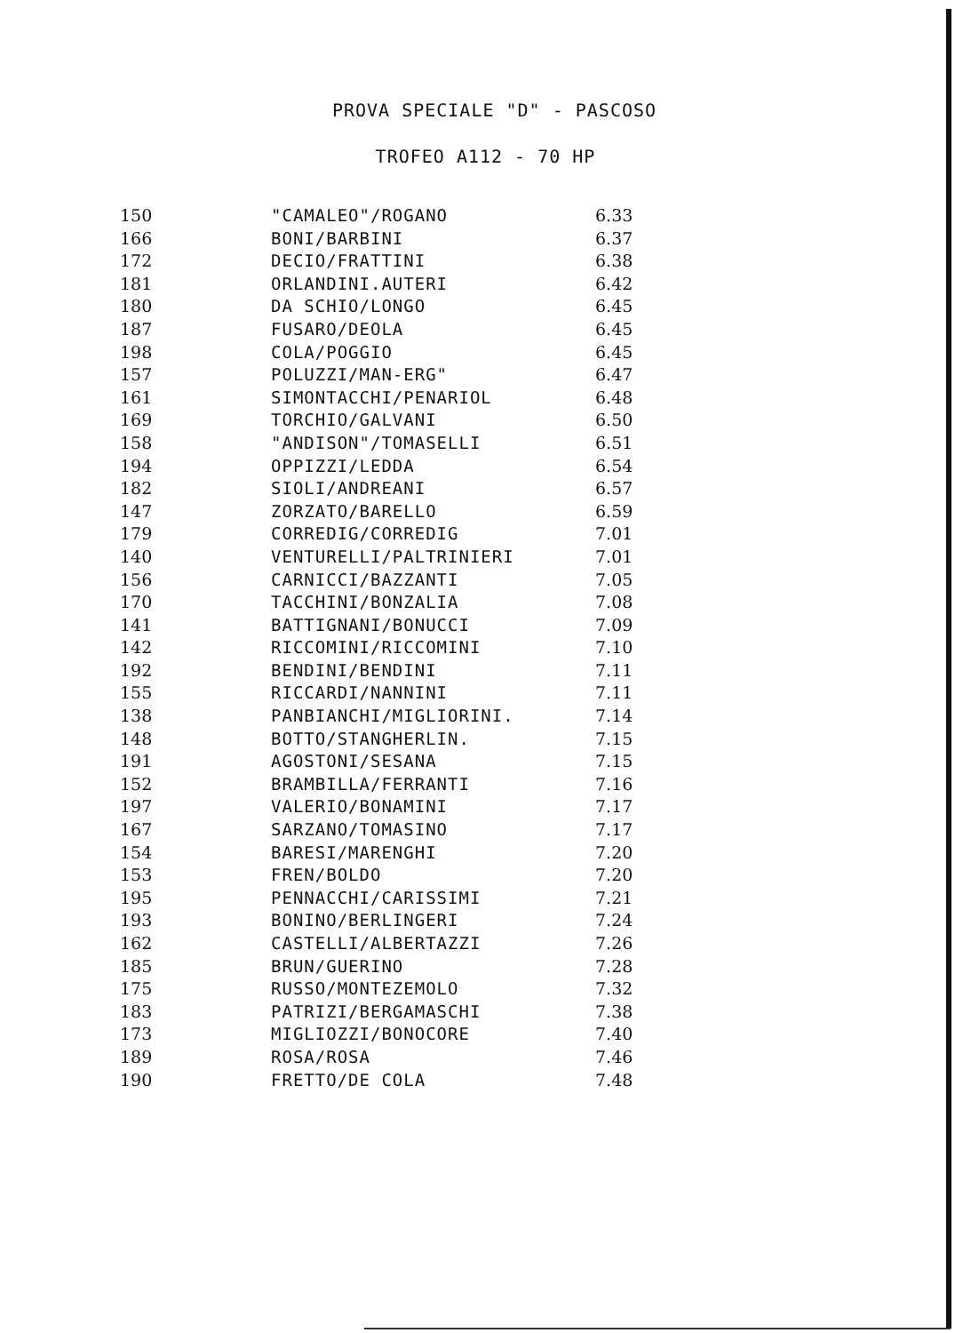PROVA SPECIALE "D" - PASCOSO
TROFEO A112 - 70 HP
| 150 | "CAMALEO"/ROGANO | 6.33 |
| 166 | BONI/BARBINI | 6.37 |
| 172 | DECIO/FRATTINI | 6.38 |
| 181 | ORLANDINI.AUTERI | 6.42 |
| 180 | DA SCHIO/LONGO | 6.45 |
| 187 | FUSARO/DEOLA | 6.45 |
| 198 | COLA/POGGIO | 6.45 |
| 157 | POLUZZI/MAN-ERG" | 6.47 |
| 161 | SIMONTACCHI/PENARIOL | 6.48 |
| 169 | TORCHIO/GALVANI | 6.50 |
| 158 | "ANDISON"/TOMASELLI | 6.51 |
| 194 | OPPIZZI/LEDDA | 6.54 |
| 182 | SIOLI/ANDREANI | 6.57 |
| 147 | ZORZATO/BARELLO | 6.59 |
| 179 | CORREDIG/CORREDIG | 7.01 |
| 140 | VENTURELLI/PALTRINIERI | 7.01 |
| 156 | CARNICCI/BAZZANTI | 7.05 |
| 170 | TACCHINI/BONZALIA | 7.08 |
| 141 | BATTIGNANI/BONUCCI | 7.09 |
| 142 | RICCOMINI/RICCOMINI | 7.10 |
| 192 | BENDINI/BENDINI | 7.11 |
| 155 | RICCARDI/NANNINI | 7.11 |
| 138 | PANBIANCHI/MIGLIORINI. | 7.14 |
| 148 | BOTTO/STANGHERLIN. | 7.15 |
| 191 | AGOSTONI/SESANA | 7.15 |
| 152 | BRAMBILLA/FERRANTI | 7.16 |
| 197 | VALERIO/BONAMINI | 7.17 |
| 167 | SARZANO/TOMASINO | 7.17 |
| 154 | BARESI/MARENGHI | 7.20 |
| 153 | FREN/BOLDO | 7.20 |
| 195 | PENNACCHI/CARISSIMI | 7.21 |
| 193 | BONINO/BERLINGERI | 7.24 |
| 162 | CASTELLI/ALBERTAZZI | 7.26 |
| 185 | BRUN/GUERINO | 7.28 |
| 175 | RUSSO/MONTEZEMOLO | 7.32 |
| 183 | PATRIZI/BERGAMASCHI | 7.38 |
| 173 | MIGLIOZZI/BONOCORE | 7.40 |
| 189 | ROSA/ROSA | 7.46 |
| 190 | FRETTO/DE COLA | 7.48 |